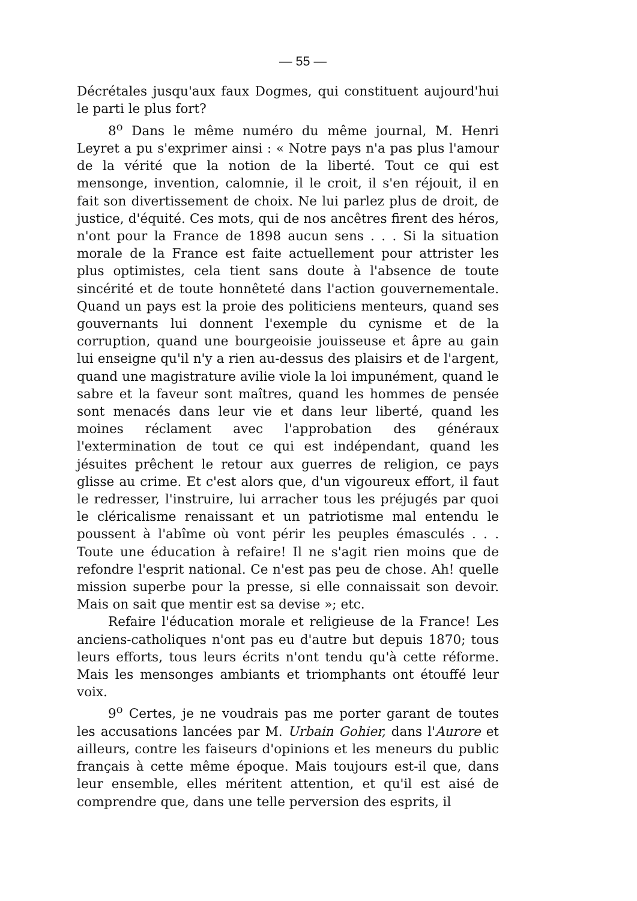— 55 —
Décrétales jusqu'aux faux Dogmes, qui constituent aujourd'hui le parti le plus fort?
8<sup>o</sup> Dans le même numéro du même journal, M. Henri Leyret a pu s'exprimer ainsi : « Notre pays n'a pas plus l'amour de la vérité que la notion de la liberté. Tout ce qui est mensonge, invention, calomnie, il le croit, il s'en réjouit, il en fait son divertissement de choix. Ne lui parlez plus de droit, de justice, d'équité. Ces mots, qui de nos ancêtres firent des héros, n'ont pour la France de 1898 aucun sens . . . Si la situation morale de la France est faite actuellement pour attrister les plus optimistes, cela tient sans doute à l'absence de toute sincérité et de toute honnêteté dans l'action gouvernementale. Quand un pays est la proie des politiciens menteurs, quand ses gouvernants lui donnent l'exemple du cynisme et de la corruption, quand une bourgeoisie jouisseuse et âpre au gain lui enseigne qu'il n'y a rien au-dessus des plaisirs et de l'argent, quand une magistrature avilie viole la loi impunément, quand le sabre et la faveur sont maîtres, quand les hommes de pensée sont menacés dans leur vie et dans leur liberté, quand les moines réclament avec l'approbation des généraux l'extermination de tout ce qui est indépendant, quand les jésuites prêchent le retour aux guerres de religion, ce pays glisse au crime. Et c'est alors que, d'un vigoureux effort, il faut le redresser, l'instruire, lui arracher tous les préjugés par quoi le cléricalisme renaissant et un patriotisme mal entendu le poussent à l'abîme où vont périr les peuples émasculés . . . Toute une éducation à refaire! Il ne s'agit rien moins que de refondre l'esprit national. Ce n'est pas peu de chose. Ah! quelle mission superbe pour la presse, si elle connaissait son devoir. Mais on sait que mentir est sa devise »; etc.
Refaire l'éducation morale et religieuse de la France! Les anciens-catholiques n'ont pas eu d'autre but depuis 1870; tous leurs efforts, tous leurs écrits n'ont tendu qu'à cette réforme. Mais les mensonges ambiants et triomphants ont étouffé leur voix.
9<sup>o</sup> Certes, je ne voudrais pas me porter garant de toutes les accusations lancées par M. Urbain Gohier, dans l'Aurore et ailleurs, contre les faiseurs d'opinions et les meneurs du public français à cette même époque. Mais toujours est-il que, dans leur ensemble, elles méritent attention, et qu'il est aisé de comprendre que, dans une telle perversion des esprits, il